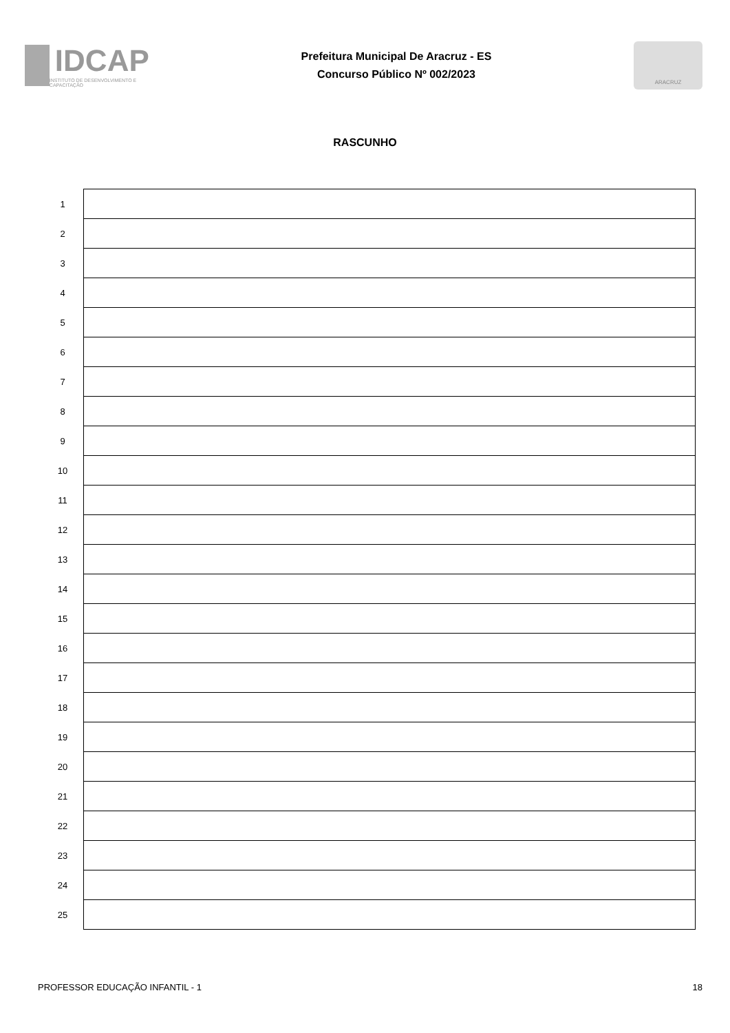IDCAP
INSTITUTO DE DESENVOLVIMENTO E CAPACITAÇÃO
Prefeitura Municipal De Aracruz - ES
Concurso Público Nº 002/2023
ARACRUZ
RASCUNHO
| 1 | |
| 2 | |
| 3 | |
| 4 | |
| 5 | |
| 6 | |
| 7 | |
| 8 | |
| 9 | |
| 10 | |
| 11 | |
| 12 | |
| 13 | |
| 14 | |
| 15 | |
| 16 | |
| 17 | |
| 18 | |
| 19 | |
| 20 | |
| 21 | |
| 22 | |
| 23 | |
| 24 | |
| 25 | |
PROFESSOR EDUCAÇÃO INFANTIL - 1 18